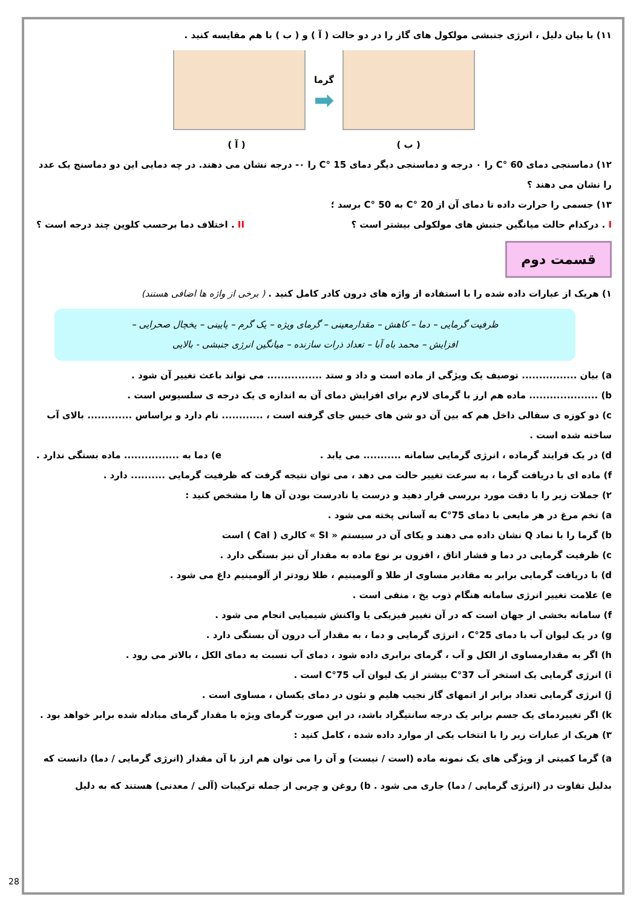۱۱) با بیان دلیل ، انرژی جنبشی مولکول های گاز را در دو حالت ( آ ) و ( ب ) با هم مقایسه کنید .
گرما
➡
( آ ) ( ب )
۱۲) دماسنجی دمای 60 °C را ۰ درجه و دماسنجی دیگر دمای 15 °C را ۰- درجه نشان می دهند. در چه دمایی این دو دماسنج یک عدد را نشان می دهند ؟
۱۳) جسمی را حرارت داده تا دمای آن از 20 °C به 50 °C برسد ؛
I . درکدام حالت میانگین جنبش های مولکولی بیشتر است ؟ II . اختلاف دما برحسب کلوین چند درجه است ؟
قسمت دوم
۱) هریک از عبارات داده شده را با استفاده از واژه های درون کادر کامل کنید . ( برخی از واژه ها اضافی هستند)
ظرفیت گرمایی – دما – کاهش – مقدارمعینی – گرمای ویژه – یک گرم – پایینی – یخچال صحرایی –
افزایش – محمد باه آبا – تعداد ذرات سازنده – میانگین انرژی جنبشی - بالایی
a) بیان ................ توصیف یک ویژگی از ماده است و داد و ستد ................ می تواند باعث تغییر آن شود .
b) .................... ماده هم ارز با گرمای لازم برای افزایش دمای آن به اندازه ی یک درجه ی سلسیوس است .
c) دو کوزه ی سفالی داخل هم که بین آن دو شن های خیس جای گرفته است ، ............ نام دارد و براساس ............. بالای آب ساخته شده است .
d) در یک فرایند گرماده ، انرژی گرمایی سامانه ........... می یابد . e) دما به ................ ماده بستگی ندارد .
f) ماده ای با دریافت گرما ، به سرعت تغییر حالت می دهد ، می توان نتیجه گرفت که ظرفیت گرمایی .......... دارد .
۲) جملات زیر را با دقت مورد بررسی قرار دهید و درست یا نادرست بودن آن ها را مشخص کنید :
a) تخم مرغ در هر مایعی با دمای 75°C به آسانی پخته می شود .
b) گرما را با نماد Q نشان داده می دهند و یکای آن در سیستم « SI » کالری ( Cal ) است
c) ظرفیت گرمایی در دما و فشار اتاق ، افزون بر نوع ماده به مقدار آن نیز بستگی دارد .
d) با دریافت گرمایی برابر به مقادیر مساوی از طلا و آلومینیم ، طلا زودتر از آلومینیم داغ می شود .
e) علامت تغییر انرژی سامانه هنگام ذوب یخ ، منفی است .
f) سامانه بخشی از جهان است که در آن تغییر فیزیکی یا واکنش شیمیایی انجام می شود .
g) در یک لیوان آب با دمای 25°C ، انرژی گرمایی و دما ، به مقدار آب درون آن بستگی دارد .
h) اگر به مقدارمساوی از الکل و آب ، گرمای برابری داده شود ، دمای آب نسبت به دمای الکل ، بالاتر می رود .
i) انرژی گرمایی یک استخر آب 37°C بیشتر از یک لیوان آب 75°C است .
j) انرژی گرمایی تعداد برابر از اتمهای گاز نجیب هلیم و نئون در دمای یکسان ، مساوی است .
k) اگر تغییردمای یک جسم برابر یک درجه سانتیگراد باشد، در این صورت گرمای ویژه با مقدار گرمای مبادله شده برابر خواهد بود .
۳) هریک از عبارات زیر را با انتخاب یکی از موارد داده شده ، کامل کنید :
a) گرما کمیتی از ویژگی های یک نمونه ماده (است / نیست) و آن را می توان هم ارز با آن مقدار (انرژی گرمایی / دما) دانست که بدلیل تفاوت در (انرژی گرمایی / دما) جاری می شود . b) روغن و چربی از جمله ترکیبات (آلی / معدنی) هستند که به دلیل
28